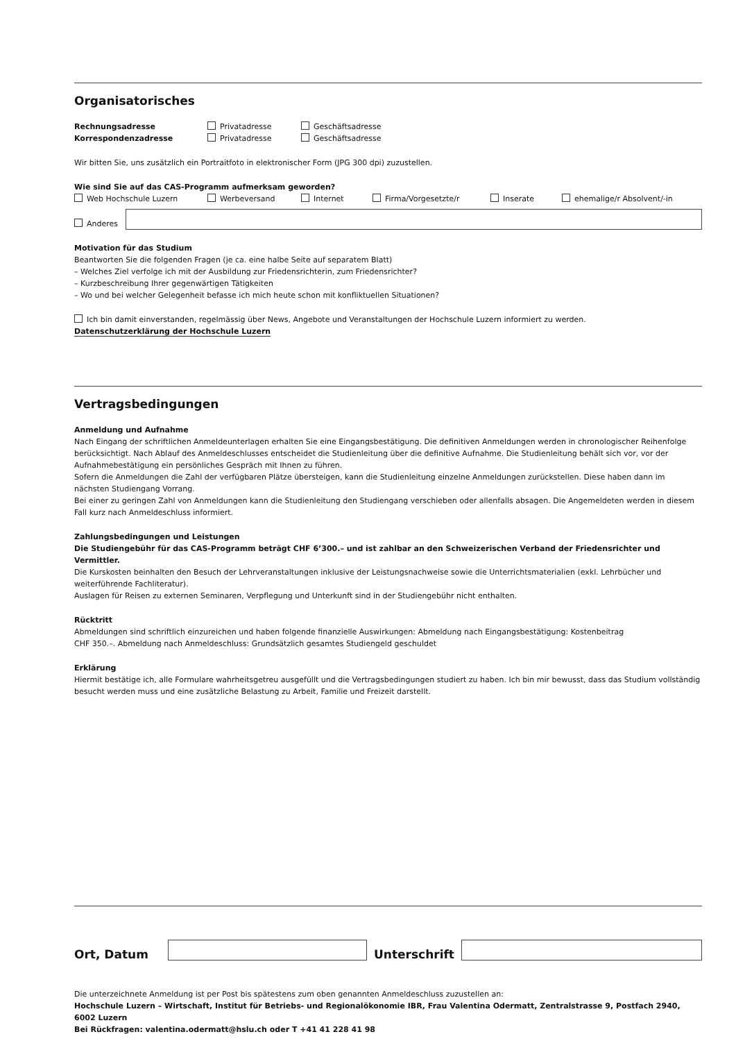Organisatorisches
Rechnungsadresse Privatadresse Geschäftsadresse
Korrespondenzadresse Privatadresse Geschäftsadresse
Wir bitten Sie, uns zusätzlich ein Portraitfoto in elektronischer Form (JPG 300 dpi) zuzustellen.
Wie sind Sie auf das CAS-Programm aufmerksam geworden?
Web Hochschule Luzern Werbeversand Internet Firma/Vorgesetzte/r Inserate ehemalige/r Absolvent/-in
Anderes
Motivation für das Studium
Beantworten Sie die folgenden Fragen (je ca. eine halbe Seite auf separatem Blatt)
– Welches Ziel verfolge ich mit der Ausbildung zur Friedensrichterin, zum Friedensrichter?
– Kurzbeschreibung Ihrer gegenwärtigen Tätigkeiten
– Wo und bei welcher Gelegenheit befasse ich mich heute schon mit konfliktuellen Situationen?
Ich bin damit einverstanden, regelmässig über News, Angebote und Veranstaltungen der Hochschule Luzern informiert zu werden.
Datenschutzerklärung der Hochschule Luzern
Vertragsbedingungen
Anmeldung und Aufnahme
Nach Eingang der schriftlichen Anmeldeunterlagen erhalten Sie eine Eingangsbestätigung. Die definitiven Anmeldungen werden in chronologischer Reihenfolge berücksichtigt. Nach Ablauf des Anmeldeschlusses entscheidet die Studienleitung über die definitive Aufnahme. Die Studienleitung behält sich vor, vor der Aufnahmebestätigung ein persönliches Gespräch mit Ihnen zu führen.
Sofern die Anmeldungen die Zahl der verfügbaren Plätze übersteigen, kann die Studienleitung einzelne Anmeldungen zurückstellen. Diese haben dann im nächsten Studiengang Vorrang.
Bei einer zu geringen Zahl von Anmeldungen kann die Studienleitung den Studiengang verschieben oder allenfalls absagen. Die Angemeldeten werden in diesem Fall kurz nach Anmeldeschluss informiert.
Zahlungsbedingungen und Leistungen
Die Studiengebühr für das CAS-Programm beträgt CHF 6’300.– und ist zahlbar an den Schweizerischen Verband der Friedensrichter und Vermittler.
Die Kurskosten beinhalten den Besuch der Lehrveranstaltungen inklusive der Leistungsnachweise sowie die Unterrichtsmaterialien (exkl. Lehrbücher und weiterführende Fachliteratur).
Auslagen für Reisen zu externen Seminaren, Verpflegung und Unterkunft sind in der Studiengebühr nicht enthalten.
Rücktritt
Abmeldungen sind schriftlich einzureichen und haben folgende finanzielle Auswirkungen: Abmeldung nach Eingangsbestätigung: Kostenbeitrag
CHF 350.–. Abmeldung nach Anmeldeschluss: Grundsätzlich gesamtes Studiengeld geschuldet
Erklärung
Hiermit bestätige ich, alle Formulare wahrheitsgetreu ausgefüllt und die Vertragsbedingungen studiert zu haben. Ich bin mir bewusst, dass das Studium vollständig besucht werden muss und eine zusätzliche Belastung zu Arbeit, Familie und Freizeit darstellt.
Ort, Datum
Unterschrift
Die unterzeichnete Anmeldung ist per Post bis spätestens zum oben genannten Anmeldeschluss zuzustellen an:
Hochschule Luzern – Wirtschaft, Institut für Betriebs- und Regionalökonomie IBR, Frau Valentina Odermatt, Zentralstrasse 9, Postfach 2940, 6002 Luzern
Bei Rückfragen: valentina.odermatt@hslu.ch oder T +41 41 228 41 98